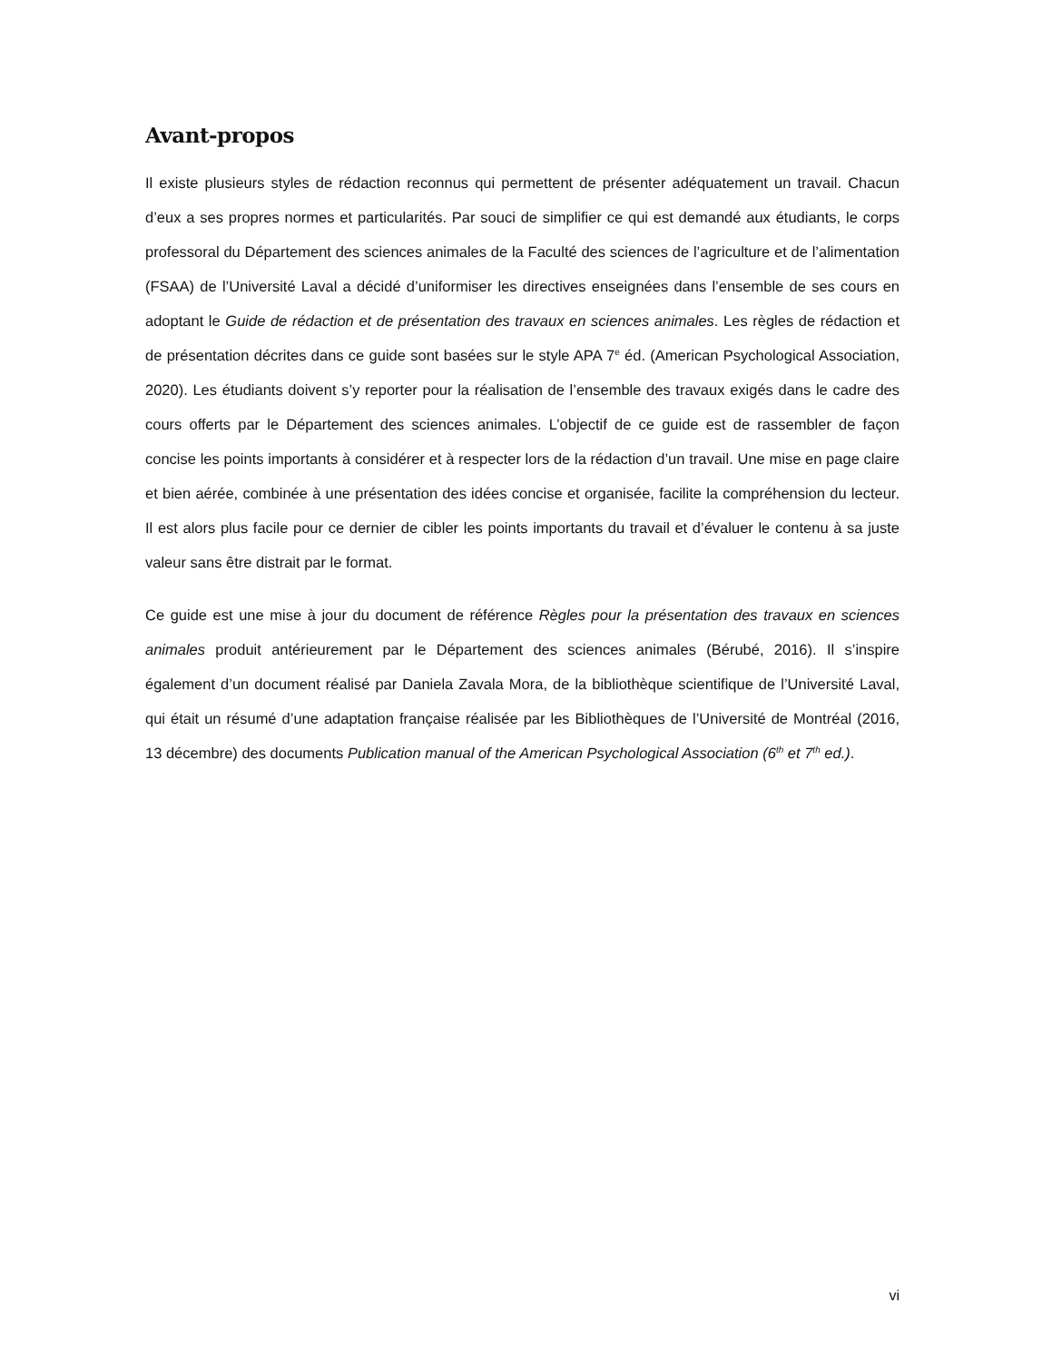Avant-propos
Il existe plusieurs styles de rédaction reconnus qui permettent de présenter adéquatement un travail. Chacun d’eux a ses propres normes et particularités. Par souci de simplifier ce qui est demandé aux étudiants, le corps professoral du Département des sciences animales de la Faculté des sciences de l’agriculture et de l’alimentation (FSAA) de l’Université Laval a décidé d’uniformiser les directives enseignées dans l’ensemble de ses cours en adoptant le Guide de rédaction et de présentation des travaux en sciences animales. Les règles de rédaction et de présentation décrites dans ce guide sont basées sur le style APA 7<sup>e</sup> éd. (American Psychological Association, 2020). Les étudiants doivent s’y reporter pour la réalisation de l’ensemble des travaux exigés dans le cadre des cours offerts par le Département des sciences animales. L’objectif de ce guide est de rassembler de façon concise les points importants à considérer et à respecter lors de la rédaction d’un travail. Une mise en page claire et bien aérée, combinée à une présentation des idées concise et organisée, facilite la compréhension du lecteur. Il est alors plus facile pour ce dernier de cibler les points importants du travail et d’évaluer le contenu à sa juste valeur sans être distrait par le format.
Ce guide est une mise à jour du document de référence Règles pour la présentation des travaux en sciences animales produit antérieurement par le Département des sciences animales (Bérubé, 2016). Il s’inspire également d’un document réalisé par Daniela Zavala Mora, de la bibliothèque scientifique de l’Université Laval, qui était un résumé d’une adaptation française réalisée par les Bibliothèques de l’Université de Montréal (2016, 13 décembre) des documents Publication manual of the American Psychological Association (6<sup>th</sup> et 7<sup>th</sup> ed.).
vi